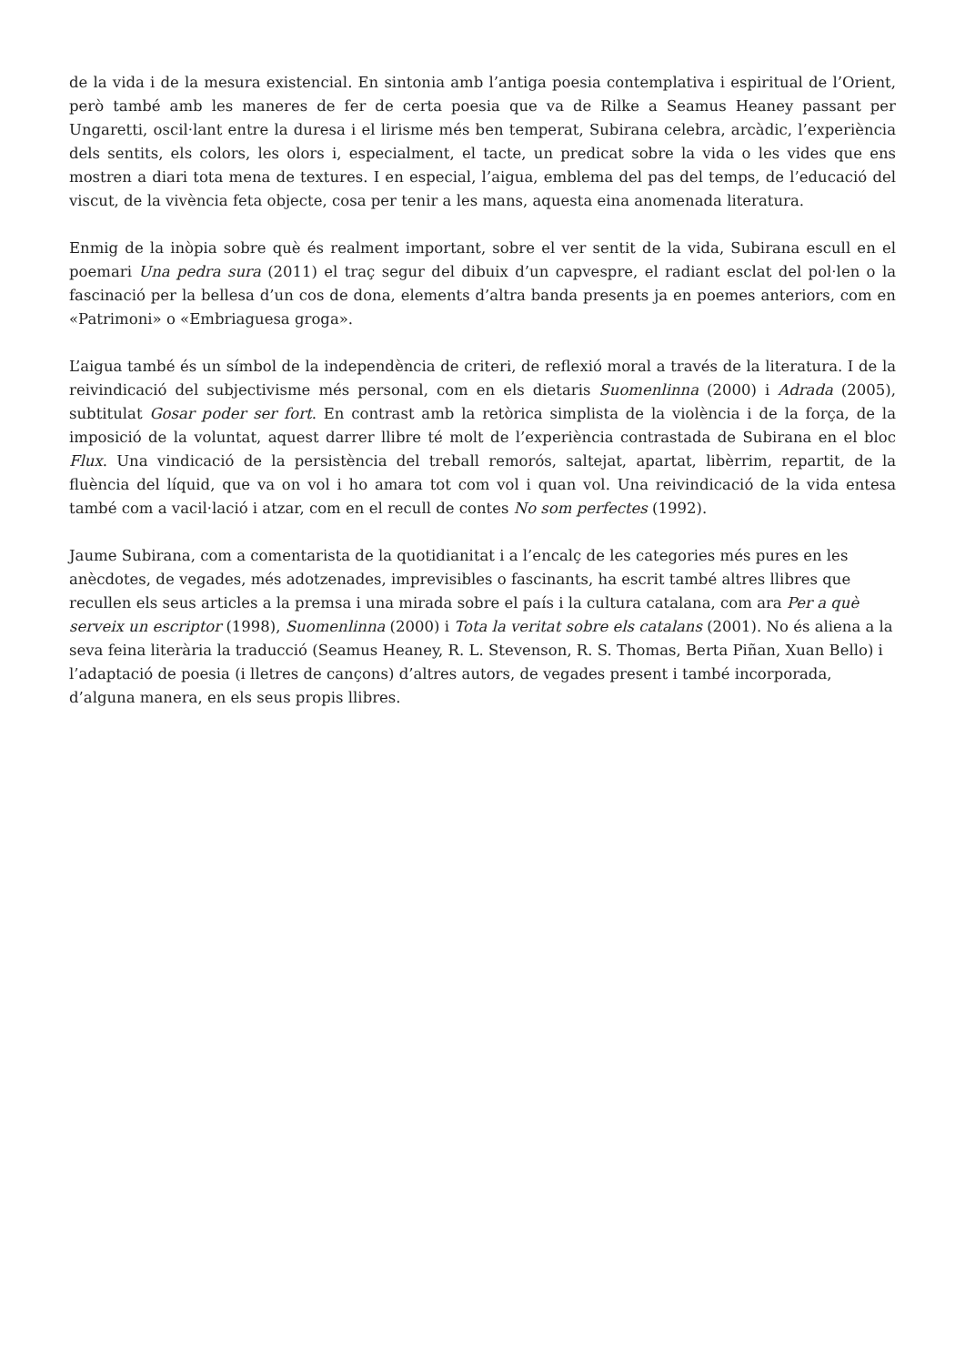de la vida i de la mesura existencial. En sintonia amb l’antiga poesia contemplativa i espiritual de l’Orient, però també amb les maneres de fer de certa poesia que va de Rilke a Seamus Heaney passant per Ungaretti, oscil·lant entre la duresa i el lirisme més ben temperat, Subirana celebra, arcàdic, l’experiència dels sentits, els colors, les olors i, especialment, el tacte, un predicat sobre la vida o les vides que ens mostren a diari tota mena de textures. I en especial, l’aigua, emblema del pas del temps, de l’educació del viscut, de la vivència feta objecte, cosa per tenir a les mans, aquesta eina anomenada literatura.
Enmig de la inòpia sobre què és realment important, sobre el ver sentit de la vida, Subirana escull en el poemari Una pedra sura (2011) el traç segur del dibuix d’un capvespre, el radiant esclat del pol·len o la fascinació per la bellesa d’un cos de dona, elements d’altra banda presents ja en poemes anteriors, com en «Patrimoni» o «Embriaguesa groga».
L’aigua també és un símbol de la independència de criteri, de reflexió moral a través de la literatura. I de la reivindicació del subjectivisme més personal, com en els dietaris Suomenlinna (2000) i Adrada (2005), subtitulat Gosar poder ser fort. En contrast amb la retòrica simplista de la violència i de la força, de la imposició de la voluntat, aquest darrer llibre té molt de l’experiència contrastada de Subirana en el bloc Flux. Una vindicació de la persistència del treball remorós, saltejat, apartat, libèrrim, repartit, de la fluència del líquid, que va on vol i ho amara tot com vol i quan vol. Una reivindicació de la vida entesa també com a vacil·lació i atzar, com en el recull de contes No som perfectes (1992).
Jaume Subirana, com a comentarista de la quotidianitat i a l’encalç de les categories més pures en les anècdotes, de vegades, més adotzenades, imprevisibles o fascinants, ha escrit també altres llibres que recullen els seus articles a la premsa i una mirada sobre el país i la cultura catalana, com ara Per a què serveix un escriptor (1998), Suomenlinna (2000) i Tota la veritat sobre els catalans (2001). No és aliena a la seva feina literària la traducció (Seamus Heaney, R. L. Stevenson, R. S. Thomas, Berta Piñan, Xuan Bello) i l’adaptació de poesia (i lletres de cançons) d’altres autors, de vegades present i també incorporada, d’alguna manera, en els seus propis llibres.